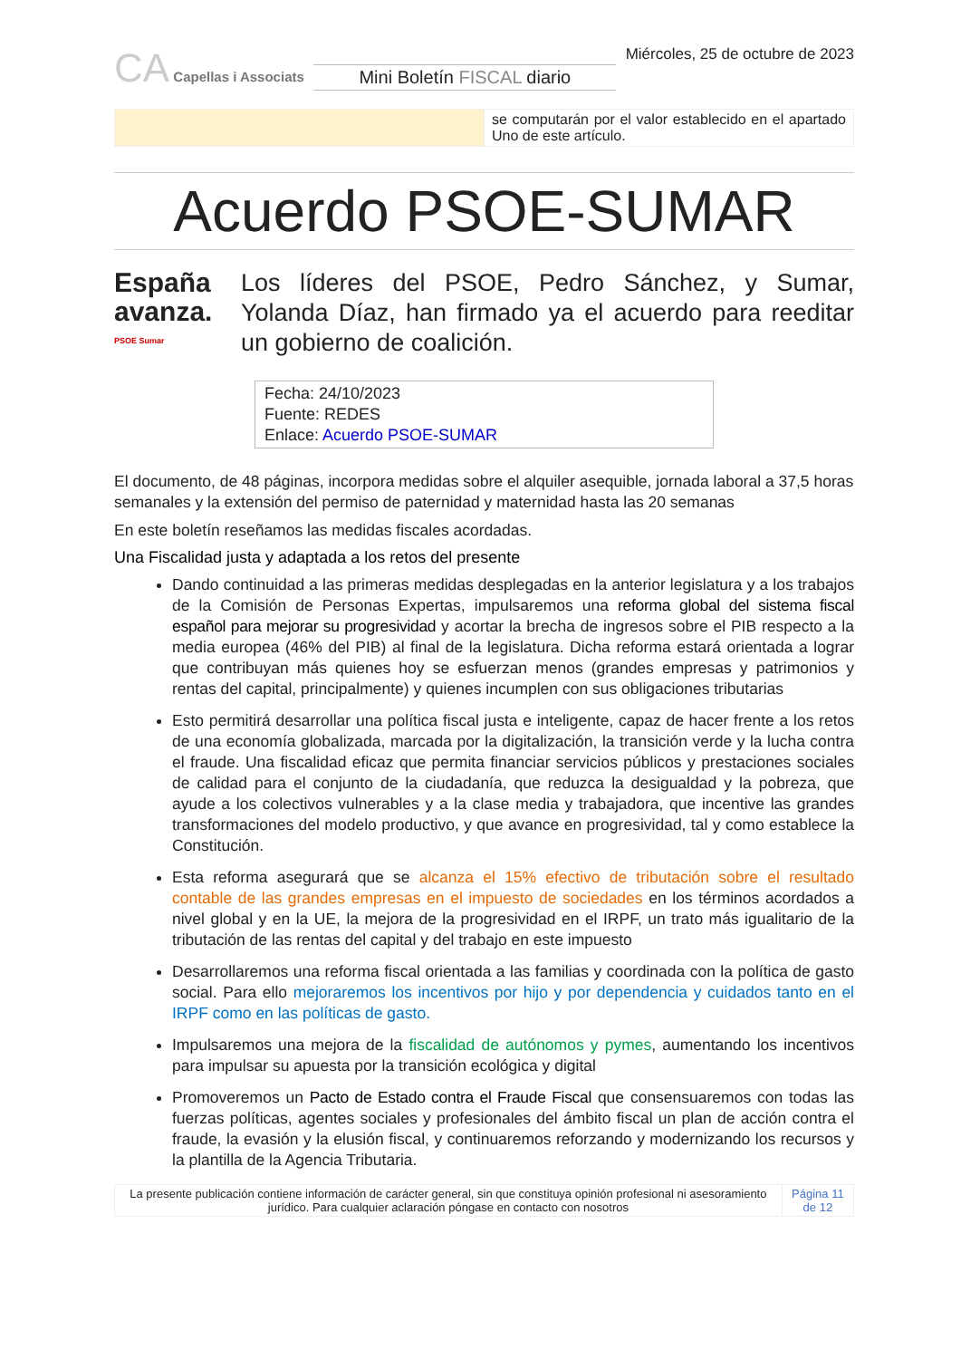CA Capellas i Associats
Mini Boletín FISCAL diario
Miércoles, 25 de octubre de 2023
| | se computarán por el valor establecido en el apartado Uno de este artículo. |
Acuerdo PSOE-SUMAR
España avanza.
PSOE Sumar
Los líderes del PSOE, Pedro Sánchez, y Sumar, Yolanda Díaz, han firmado ya el acuerdo para reeditar un gobierno de coalición.
Fecha: 24/10/2023
Fuente: REDES
Enlace: Acuerdo PSOE-SUMAR
El documento, de 48 páginas, incorpora medidas sobre el alquiler asequible, jornada laboral a 37,5 horas semanales y la extensión del permiso de paternidad y maternidad hasta las 20 semanas
En este boletín reseñamos las medidas fiscales acordadas.
Una Fiscalidad justa y adaptada a los retos del presente
Dando continuidad a las primeras medidas desplegadas en la anterior legislatura y a los trabajos de la Comisión de Personas Expertas, impulsaremos una reforma global del sistema fiscal español para mejorar su progresividad y acortar la brecha de ingresos sobre el PIB respecto a la media europea (46% del PIB) al final de la legislatura. Dicha reforma estará orientada a lograr que contribuyan más quienes hoy se esfuerzan menos (grandes empresas y patrimonios y rentas del capital, principalmente) y quienes incumplen con sus obligaciones tributarias
Esto permitirá desarrollar una política fiscal justa e inteligente, capaz de hacer frente a los retos de una economía globalizada, marcada por la digitalización, la transición verde y la lucha contra el fraude. Una fiscalidad eficaz que permita financiar servicios públicos y prestaciones sociales de calidad para el conjunto de la ciudadanía, que reduzca la desigualdad y la pobreza, que ayude a los colectivos vulnerables y a la clase media y trabajadora, que incentive las grandes transformaciones del modelo productivo, y que avance en progresividad, tal y como establece la Constitución.
Esta reforma asegurará que se alcanza el 15% efectivo de tributación sobre el resultado contable de las grandes empresas en el impuesto de sociedades en los términos acordados a nivel global y en la UE, la mejora de la progresividad en el IRPF, un trato más igualitario de la tributación de las rentas del capital y del trabajo en este impuesto
Desarrollaremos una reforma fiscal orientada a las familias y coordinada con la política de gasto social. Para ello mejoraremos los incentivos por hijo y por dependencia y cuidados tanto en el IRPF como en las políticas de gasto.
Impulsaremos una mejora de la fiscalidad de autónomos y pymes, aumentando los incentivos para impulsar su apuesta por la transición ecológica y digital
Promoveremos un Pacto de Estado contra el Fraude Fiscal que consensuaremos con todas las fuerzas políticas, agentes sociales y profesionales del ámbito fiscal un plan de acción contra el fraude, la evasión y la elusión fiscal, y continuaremos reforzando y modernizando los recursos y la plantilla de la Agencia Tributaria.
| La presente publicación contiene información de carácter general, sin que constituya opinión profesional ni asesoramiento jurídico. Para cualquier aclaración póngase en contacto con nosotros | Página 11 de 12 |